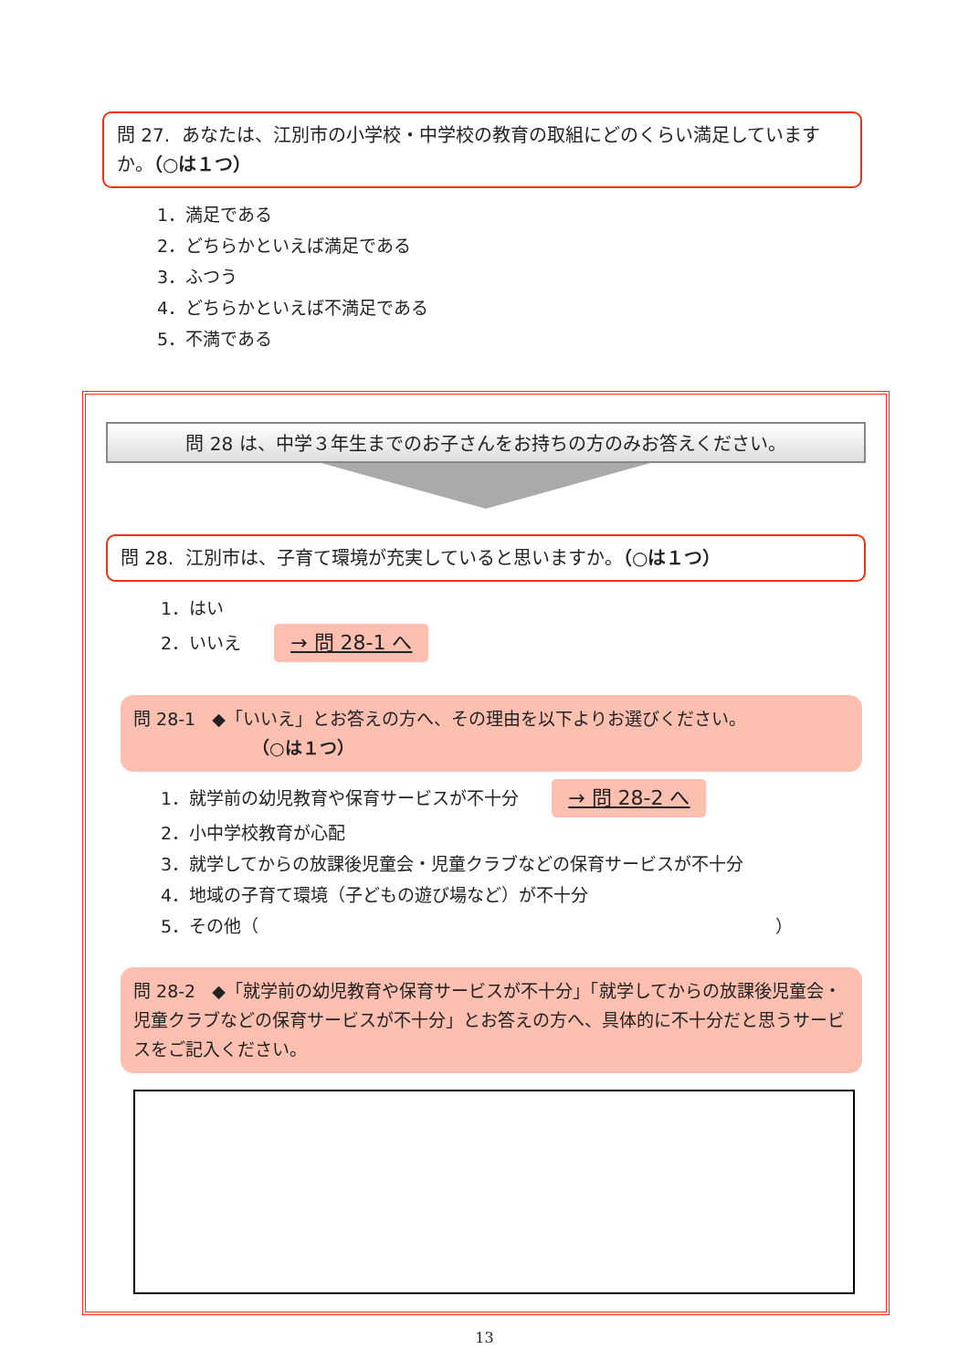問 27. あなたは、江別市の小学校・中学校の教育の取組にどのくらい満足していますか。（○は１つ）
1．満足である
2．どちらかといえば満足である
3．ふつう
4．どちらかといえば不満足である
5．不満である
問 28 は、中学３年生までのお子さんをお持ちの方のみお答えください。
問 28. 江別市は、子育て環境が充実していると思いますか。（○は１つ）
1．はい
2．いいえ → 問 28-1 へ
問 28-1 ◆「いいえ」とお答えの方へ、その理由を以下よりお選びください。
（○は１つ）
1．就学前の幼児教育や保育サービスが不十分 → 問 28-2 へ
2．小中学校教育が心配
3．就学してからの放課後児童会・児童クラブなどの保育サービスが不十分
4．地域の子育て環境（子どもの遊び場など）が不十分
5．その他（ ）
問 28-2 ◆「就学前の幼児教育や保育サービスが不十分」「就学してからの放課後児童会・児童クラブなどの保育サービスが不十分」とお答えの方へ、具体的に不十分だと思うサービスをご記入ください。
13